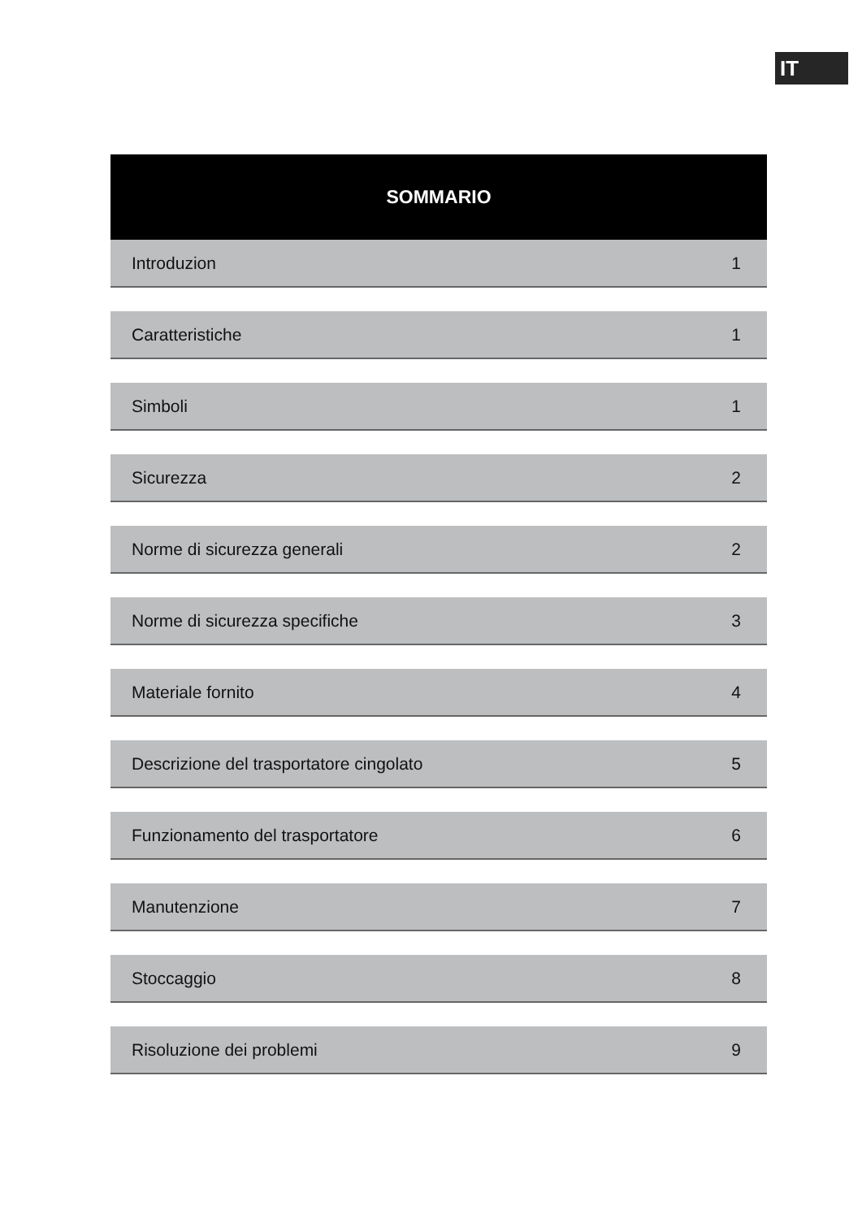IT
SOMMARIO
| Introduzion | 1 |
| Caratteristiche | 1 |
| Simboli | 1 |
| Sicurezza | 2 |
| Norme di sicurezza generali | 2 |
| Norme di sicurezza specifiche | 3 |
| Materiale fornito | 4 |
| Descrizione del trasportatore cingolato | 5 |
| Funzionamento del trasportatore | 6 |
| Manutenzione | 7 |
| Stoccaggio | 8 |
| Risoluzione dei problemi | 9 |